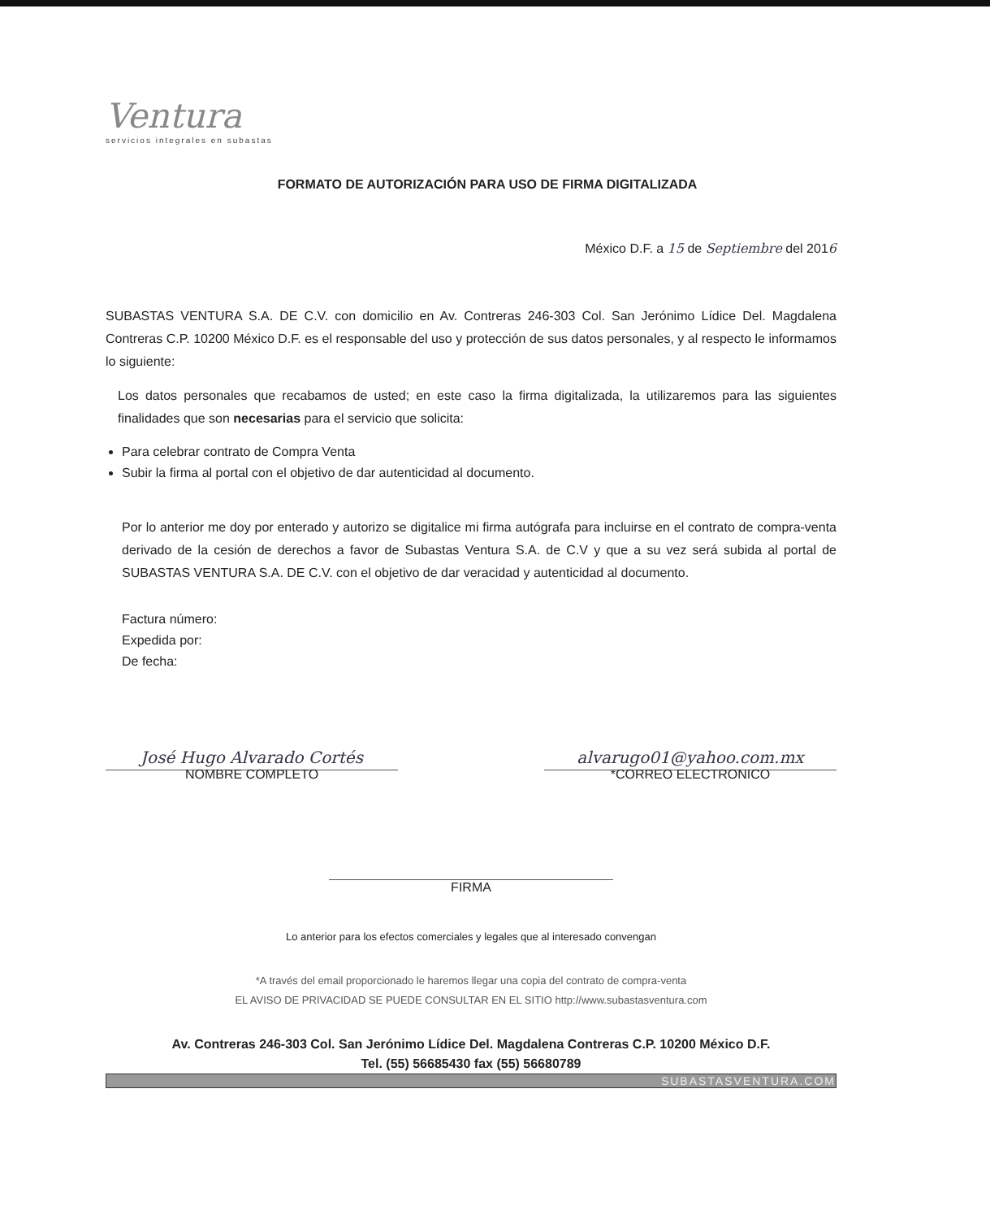Ventura
servicios integrales en subastas
FORMATO DE AUTORIZACIÓN PARA USO DE FIRMA DIGITALIZADA
México D.F. a 15 de Septiembre del 2016
SUBASTAS VENTURA S.A. DE C.V. con domicilio en Av. Contreras 246-303 Col. San Jerónimo Lídice Del. Magdalena Contreras C.P. 10200 México D.F. es el responsable del uso y protección de sus datos personales, y al respecto le informamos lo siguiente:
Los datos personales que recabamos de usted; en este caso la firma digitalizada, la utilizaremos para las siguientes finalidades que son necesarias para el servicio que solicita:
Para celebrar contrato de Compra Venta
Subir la firma al portal con el objetivo de dar autenticidad al documento.
Por lo anterior me doy por enterado y autorizo se digitalice mi firma autógrafa para incluirse en el contrato de compra-venta derivado de la cesión de derechos a favor de Subastas Ventura S.A. de C.V y que a su vez será subida al portal de SUBASTAS VENTURA S.A. DE C.V. con el objetivo de dar veracidad y autenticidad al documento.
Factura número:
Expedida por:
De fecha:
José Hugo Alvarado Cortés
NOMBRE COMPLETO
alvarugo01@yahoo.com.mx
*CORREO ELECTRONICO
FIRMA
Lo anterior para los efectos comerciales y legales que al interesado convengan
*A través del email proporcionado le haremos llegar una copia del contrato de compra-venta
EL AVISO DE PRIVACIDAD SE PUEDE CONSULTAR EN EL SITIO http://www.subastasventura.com
Av. Contreras 246-303 Col. San Jerónimo Lídice Del. Magdalena Contreras C.P. 10200 México D.F.
Tel. (55) 56685430 fax (55) 56680789
SUBASTASVENTURA.COM